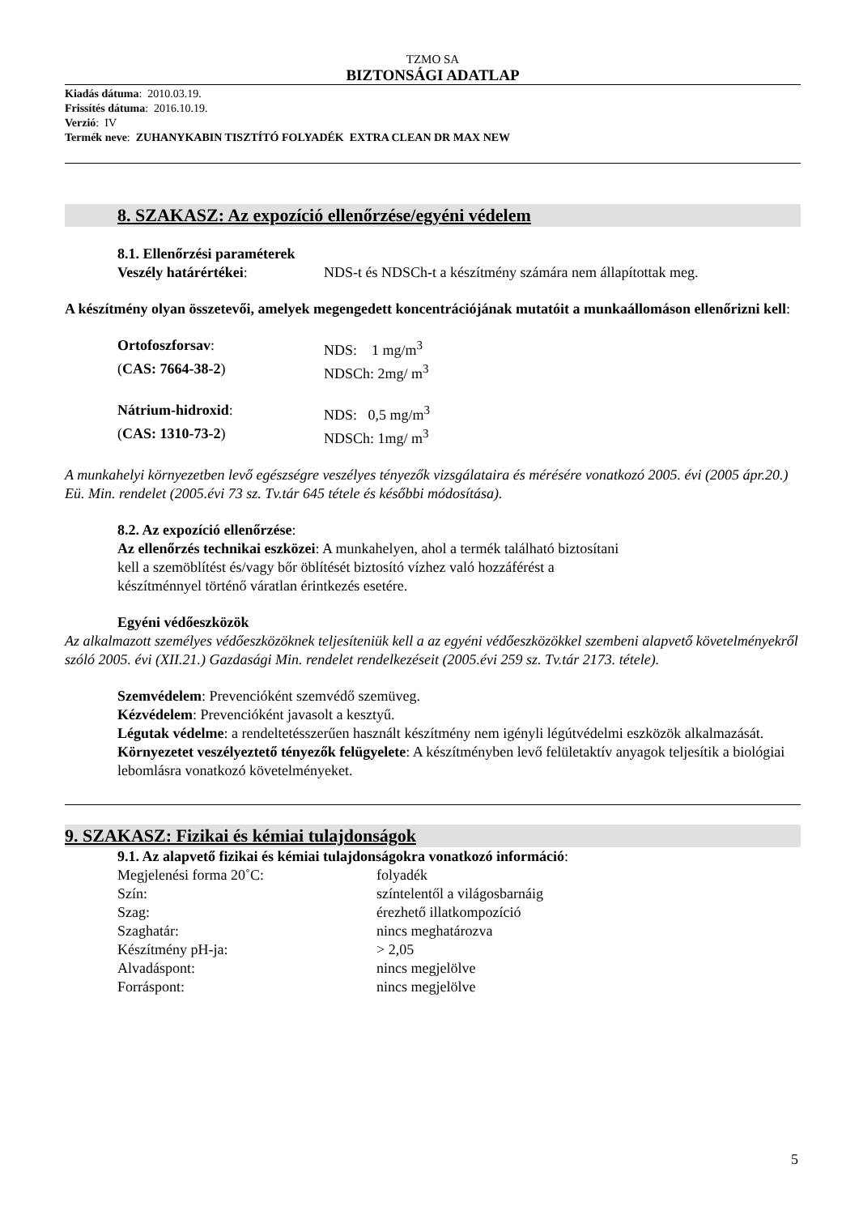TZMO SA
BIZTONSÁGI ADATLAP
Kiadás dátuma: 2010.03.19.
Frissítés dátuma: 2016.10.19.
Verzió: IV
Termék neve: ZUHANYKABIN TISZTÍTÓ FOLYADÉK EXTRA CLEAN DR MAX NEW
8. SZAKASZ: Az expozíció ellenőrzése/egyéni védelem
8.1. Ellenőrzési paraméterek
Veszély határértékei: NDS-t és NDSCh-t a készítmény számára nem állapítottak meg.
A készítmény olyan összetevői, amelyek megengedett koncentrációjának mutatóit a munkaállomáson ellenőrizni kell:
Ortofoszforsav: NDS: 1 mg/m<sup>3</sup>
(CAS: 7664-38-2) NDSCh: 2mg/ m<sup>3</sup>
Nátrium-hidroxid: NDS: 0,5 mg/m<sup>3</sup>
(CAS: 1310-73-2) NDSCh: 1mg/ m<sup>3</sup>
A munkahelyi környezetben levő egészségre veszélyes tényezők vizsgálataira és mérésére vonatkozó 2005. évi (2005 ápr.20.) Eü. Min. rendelet (2005.évi 73 sz. Tv.tár 645 tétele és későbbi módosítása).
8.2. Az expozíció ellenőrzése:
Az ellenőrzés technikai eszközei: A munkahelyen, ahol a termék található biztosítani
kell a szemöblítést és/vagy bőr öblítését biztosító vízhez való hozzáférést a
készítménnyel történő váratlan érintkezés esetére.
Egyéni védőeszközök
Az alkalmazott személyes védőeszközöknek teljesíteniük kell a az egyéni védőeszközökkel szembeni alapvető követelményekről szóló 2005. évi (XII.21.) Gazdasági Min. rendelet rendelkezéseit (2005.évi 259 sz. Tv.tár 2173. tétele).
Szemvédelem: Prevencióként szemvédő szemüveg.
Kézvédelem: Prevencióként javasolt a kesztyű.
Légutak védelme: a rendeltetésszerűen használt készítmény nem igényli légútvédelmi eszközök alkalmazását.
Környezetet veszélyeztető tényezők felügyelete: A készítményben levő felületaktív anyagok teljesítik a biológiai lebomlásra vonatkozó követelményeket.
9. SZAKASZ: Fizikai és kémiai tulajdonságok
9.1. Az alapvető fizikai és kémiai tulajdonságokra vonatkozó információ:
Megjelenési forma 20˚C: folyadék
Szín: színtelentől a világosbarnáig
Szag: érezhető illatkompozíció
Szaghatár: nincs meghatározva
Készítmény pH-ja: > 2,05
Alvadáspont: nincs megjelölve
Forráspont: nincs megjelölve
5